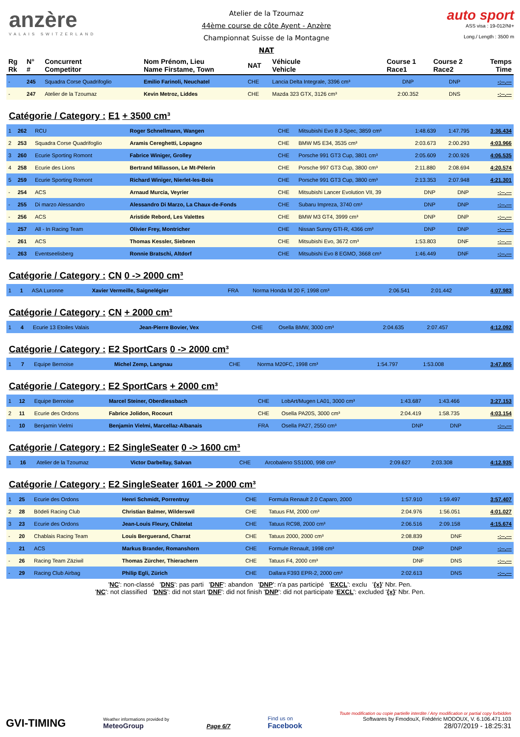anzère
VALAIS SWITZERLAND
Atelier de la Tzoumaz
44ème course de côte Ayent - Anzère
Championnat Suisse de la Montagne
NAT
auto sport
ASS visa : 19-012/NI+
Long./ Length : 3500 m
| Rg Rk | N° # | Concurrent Competitor | Nom Prénom, Lieu Name Firstame, Town | NAT | Véhicule Vehicle | Course 1 Race1 | Course 2 Race2 | Temps Time |
| --- | --- | --- | --- | --- | --- | --- | --- | --- |
| - | 245 | Squadra Corse Quadrifoglio | Emilio Farinoli, Neuchatel | CHE | Lancia Delta Integrale, 3396 cm³ | DNP | DNP | -:--.--- |
| - | 247 | Atelier de la Tzoumaz | Kevin Metroz, Liddes | CHE | Mazda 323 GTX, 3126 cm³ | 2:00.352 | DNS | -:--.--- |
Catégorie / Category : E1 + 3500 cm³
| 1 | 262 | RCU | Roger Schnellmann, Wangen | CHE | Mitsubishi Evo 8 J-Spec, 3859 cm³ | 1:48.639 | 1:47.795 | 3:36.434 |
| 2 | 253 | Squadra Corse Quadrifoglio | Aramis Cereghetti, Lopagno | CHE | BMW M5 E34, 3535 cm³ | 2:03.673 | 2:00.293 | 4:03.966 |
| 3 | 260 | Ecurie Sporting Romont | Fabrice Winiger, Grolley | CHE | Porsche 991 GT3 Cup, 3801 cm³ | 2:05.609 | 2:00.926 | 4:06.535 |
| 4 | 258 | Ecurie des Lions | Bertrand Millasson, Le Mt-Pélerin | CHE | Porsche 997 GT3 Cup, 3800 cm³ | 2:11.880 | 2:08.694 | 4:20.574 |
| 5 | 259 | Ecurie Sporting Romont | Richard Winiger, Nierlet-les-Bois | CHE | Porsche 991 GT3 Cup, 3800 cm³ | 2:13.353 | 2:07.948 | 4:21.301 |
| - | 254 | ACS | Arnaud Murcia, Veyrier | CHE | Mitsubishi Lancer Evolution VII, 39 | DNP | DNP | -:--.--- |
| - | 255 | Di marzo Alessandro | Alessandro Di Marzo, La Chaux-de-Fonds | CHE | Subaru Impreza, 3740 cm³ | DNP | DNP | -:--.--- |
| - | 256 | ACS | Aristide Rebord, Les Valettes | CHE | BMW M3 GT4, 3999 cm³ | DNP | DNP | -:--.--- |
| - | 257 | All - In Racing Team | Olivier Frey, Montricher | CHE | Nissan Sunny GTI-R, 4366 cm³ | DNP | DNP | -:--.--- |
| - | 261 | ACS | Thomas Kessler, Siebnen | CHE | Mitsubishi Evo, 3672 cm³ | 1:53.803 | DNF | -:--.--- |
| - | 263 | Eventseelisberg | Ronnie Bratschi, Altdorf | CHE | Mitsubishi Evo 8 EGMO, 3668 cm³ | 1:46.449 | DNF | -:--.--- |
Catégorie / Category : CN 0 -> 2000 cm³
| 1 | 1 | ASA Luronne | Xavier Vermeille, Saignelégier | FRA | Norma Honda M 20 F, 1998 cm³ | 2:06.541 | 2:01.442 | 4:07.983 |
Catégorie / Category : CN + 2000 cm³
| 1 | 4 | Ecurie 13 Etoiles Valais | Jean-Pierre Bovier, Vex | CHE | Osella BMW, 3000 cm³ | 2:04.635 | 2:07.457 | 4:12.092 |
Catégorie / Category : E2 SportCars 0 -> 2000 cm³
| 1 | 7 | Equipe Bernoise | Michel Zemp, Langnau | CHE | Norma M20FC, 1998 cm³ | 1:54.797 | 1:53.008 | 3:47.805 |
Catégorie / Category : E2 SportCars + 2000 cm³
| 1 | 12 | Equipe Bernoise | Marcel Steiner, Oberdiessbach | CHE | LobArt/Mugen LA01, 3000 cm³ | 1:43.687 | 1:43.466 | 3:27.153 |
| 2 | 11 | Ecurie des Ordons | Fabrice Jolidon, Rocourt | CHE | Osella PA20S, 3000 cm³ | 2:04.419 | 1:58.735 | 4:03.154 |
| - | 10 | Benjamin Vielmi | Benjamin Vielmi, Marcellaz-Albanais | FRA | Osella PA27, 2550 cm³ | DNP | DNP | -:--.--- |
Catégorie / Category : E2 SingleSeater 0 -> 1600 cm³
| 1 | 16 | Atelier de la Tzoumaz | Victor Darbellay, Salvan | CHE | Arcobaleno SS1000, 998 cm³ | 2:09.627 | 2:03.308 | 4:12.935 |
Catégorie / Category : E2 SingleSeater 1601 -> 2000 cm³
| 1 | 25 | Ecurie des Ordons | Henri Schmidt, Porrentruy | CHE | Formula Renault 2.0 Caparo, 2000 | 1:57.910 | 1:59.497 | 3:57.407 |
| 2 | 28 | Bödeli Racing Club | Christian Balmer, Wilderswil | CHE | Tatuus FM, 2000 cm³ | 2:04.976 | 1:56.051 | 4:01.027 |
| 3 | 23 | Ecurie des Ordons | Jean-Louis Fleury, Châtelat | CHE | Tatuus RC98, 2000 cm³ | 2:06.516 | 2:09.158 | 4:15.674 |
| - | 20 | Chablais Racing Team | Louis Berguerand, Charrat | CHE | Tatuus 2000, 2000 cm³ | 2:08.839 | DNF | -:--.--- |
| - | 21 | ACS | Markus Brander, Romanshorn | CHE | Formule Renault, 1998 cm³ | DNP | DNP | -:--.--- |
| - | 26 | Racing Team Zäziwil | Thomas Zürcher, Thierachern | CHE | Tatuus F4, 2000 cm³ | DNF | DNS | -:--.--- |
| - | 29 | Racing Club Airbag | Philip Egli, Zürich | CHE | Dallara F393 EPR-2, 2000 cm³ | 2:02.613 | DNS | -:--.--- |
'NC': non-classé 'DNS': pas parti 'DNF': abandon 'DNP': n'a pas participé 'EXCL': exclu '{x}' Nbr. Pen.
'NC': not classified 'DNS': did not start 'DNF': did not finish 'DNP': did not participate 'EXCL': excluded '{x}' Nbr. Pen.
GVI-TIMING
Weather informations provided by
MeteoGroup
Page 6/7
Find us on
Facebook
Toute modification ou copie partielle interdite / Any modification or partial copy forbidden
Softwares by FmodouX, Frédéric MODOUX, V. 6.106.471.103
28/07/2019 - 18:25:31